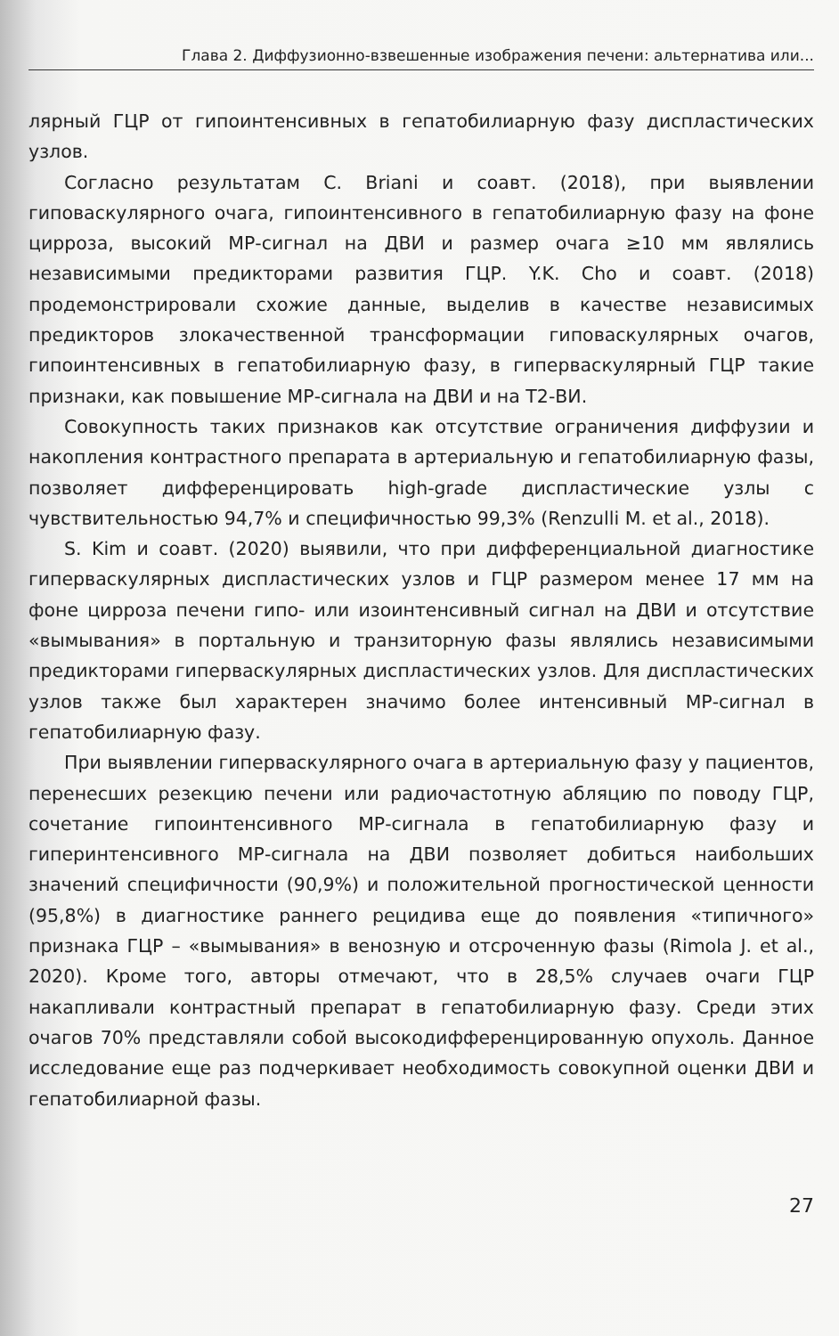Глава 2. Диффузионно-взвешенные изображения печени: альтернатива или...
лярный ГЦР от гипоинтенсивных в гепатобилиарную фазу диспластических узлов.
Согласно результатам C. Briani и соавт. (2018), при выявлении гиповаскулярного очага, гипоинтенсивного в гепатобилиарную фазу на фоне цирроза, высокий МР-сигнал на ДВИ и размер очага ≥10 мм являлись независимыми предикторами развития ГЦР. Y.K. Cho и соавт. (2018) продемонстрировали схожие данные, выделив в качестве независимых предикторов злокачественной трансформации гиповаскулярных очагов, гипоинтенсивных в гепатобилиарную фазу, в гиперваскулярный ГЦР такие признаки, как повышение МР-сигнала на ДВИ и на Т2-ВИ.
Совокупность таких признаков как отсутствие ограничения диффузии и накопления контрастного препарата в артериальную и гепатобилиарную фазы, позволяет дифференцировать high-grade диспластические узлы с чувствительностью 94,7% и специфичностью 99,3% (Renzulli M. et al., 2018).
S. Kim и соавт. (2020) выявили, что при дифференциальной диагностике гиперваскулярных диспластических узлов и ГЦР размером менее 17 мм на фоне цирроза печени гипо- или изоинтенсивный сигнал на ДВИ и отсутствие «вымывания» в портальную и транзиторную фазы являлись независимыми предикторами гиперваскулярных диспластических узлов. Для диспластических узлов также был характерен значимо более интенсивный МР-сигнал в гепатобилиарную фазу.
При выявлении гиперваскулярного очага в артериальную фазу у пациентов, перенесших резекцию печени или радиочастотную абляцию по поводу ГЦР, сочетание гипоинтенсивного МР-сигнала в гепатобилиарную фазу и гиперинтенсивного МР-сигнала на ДВИ позволяет добиться наибольших значений специфичности (90,9%) и положительной прогностической ценности (95,8%) в диагностике раннего рецидива еще до появления «типичного» признака ГЦР – «вымывания» в венозную и отсроченную фазы (Rimola J. et al., 2020). Кроме того, авторы отмечают, что в 28,5% случаев очаги ГЦР накапливали контрастный препарат в гепатобилиарную фазу. Среди этих очагов 70% представляли собой высокодифференцированную опухоль. Данное исследование еще раз подчеркивает необходимость совокупной оценки ДВИ и гепатобилиарной фазы.
27